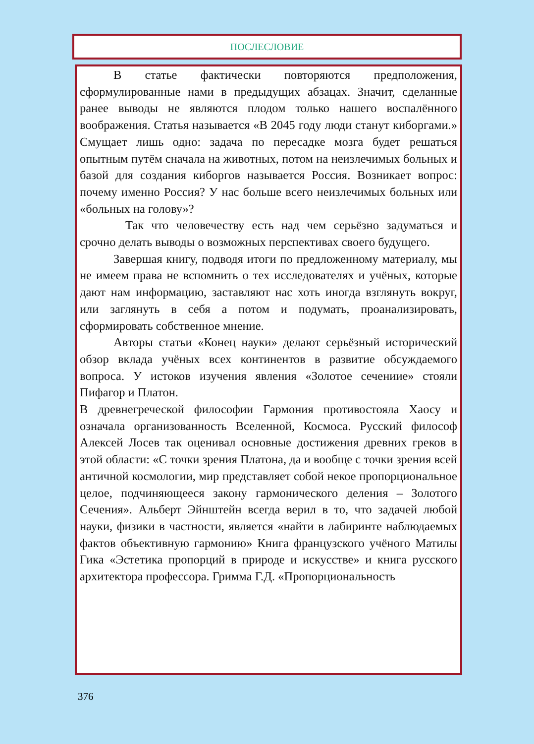ПОСЛЕСЛОВИЕ
В статье фактически повторяются предположения, сформулированные нами в предыдущих абзацах. Значит, сделанные ранее выводы не являются плодом только нашего воспалённого воображения. Статья называется «В 2045 году люди станут киборгами.» Смущает лишь одно: задача по пересадке мозга будет решаться опытным путём сначала на животных, потом на неизлечимых больных и базой для создания киборгов называется Россия. Возникает вопрос: почему именно Россия? У нас больше всего неизлечимых больных или «больных на голову»?
Так что человечеству есть над чем серьёзно задуматься и срочно делать выводы о возможных перспективах своего будущего.
Завершая книгу, подводя итоги по предложенному материалу, мы не имеем права не вспомнить о тех исследователях и учёных, которые дают нам информацию, заставляют нас хоть иногда взглянуть вокруг, или заглянуть в себя а потом и подумать, проанализировать, сформировать собственное мнение.
Авторы статьи «Конец науки» делают серьёзный исторический обзор вклада учёных всех континентов в развитие обсуждаемого вопроса. У истоков изучения явления «Золотое сечениие» стояли Пифагор и Платон.
В древнегреческой философии Гармония противостояла Хаосу и означала организованность Вселенной, Космоса. Русский философ Алексей Лосев так оценивал основные достижения древних греков в этой области: «С точки зрения Платона, да и вообще с точки зрения всей античной космологии, мир представляет собой некое пропорциональное целое, подчиняющееся закону гармонического деления – Золотого Сечения». Альберт Эйнштейн всегда верил в то, что задачей любой науки, физики в частности, является «найти в лабиринте наблюдаемых фактов объективную гармонию» Книга французского учёного Матилы Гика «Эстетика пропорций в природе и искусстве» и книга русского архитектора профессора. Гримма Г.Д. «Пропорциональность
376